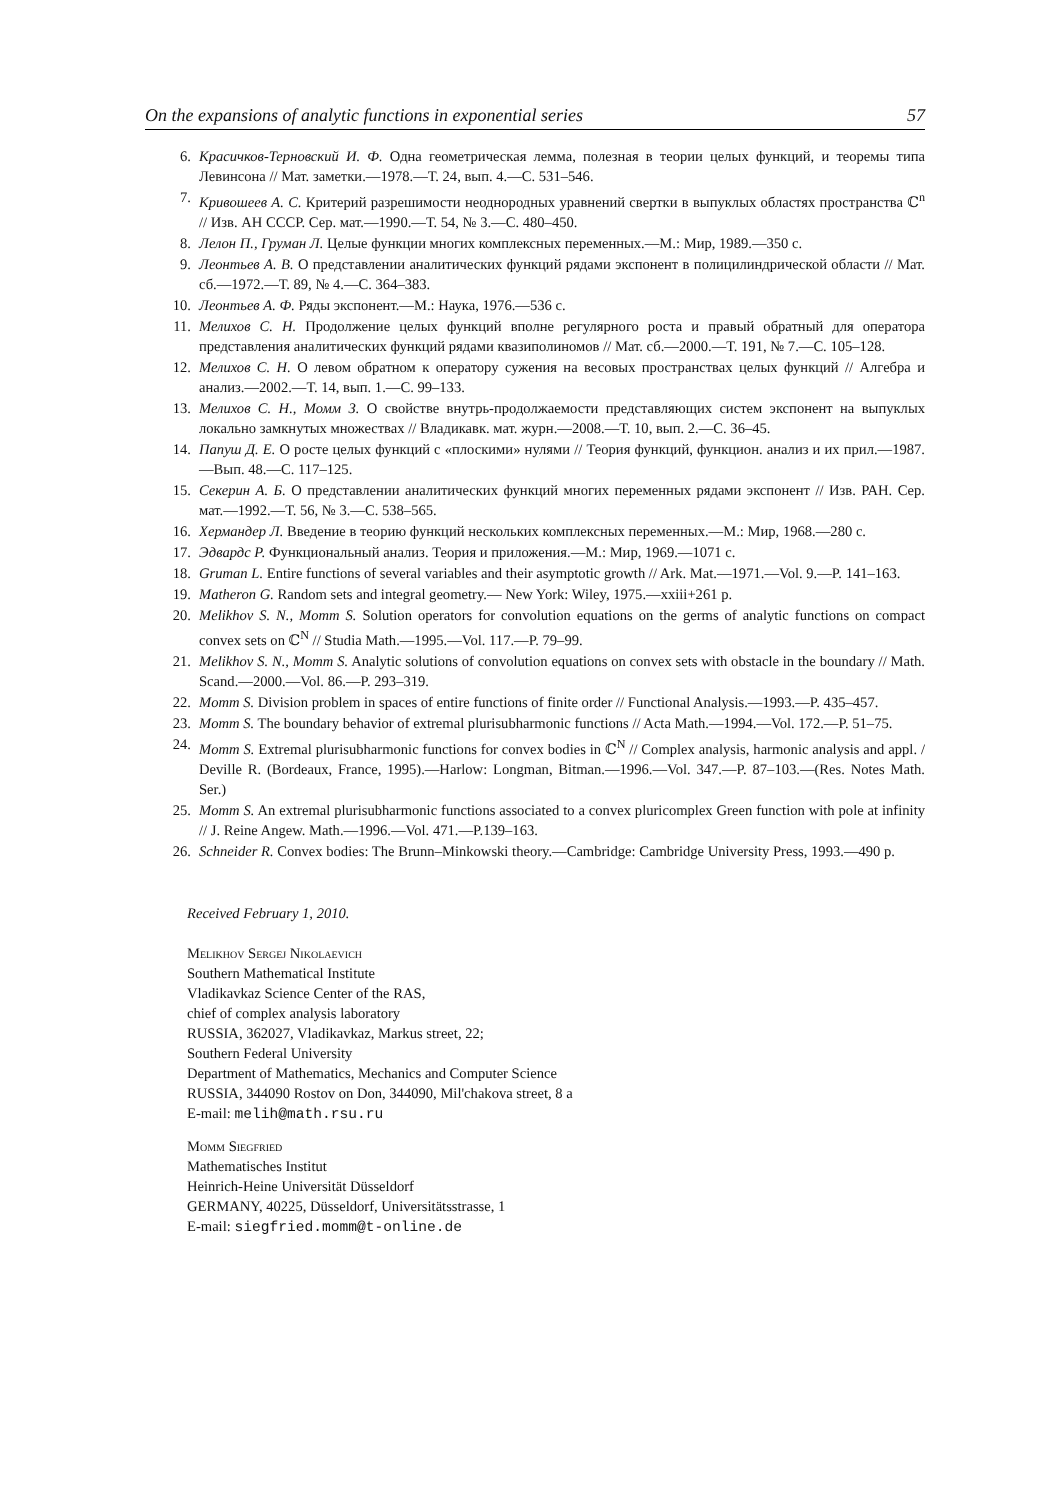On the expansions of analytic functions in exponential series 57
6. Красичков-Терновский И. Ф. Одна геометрическая лемма, полезная в теории целых функций, и теоремы типа Левинсона // Мат. заметки.—1978.—Т. 24, вып. 4.—С. 531–546.
7. Кривошеев А. С. Критерий разрешимости неоднородных уравнений свертки в выпуклых областях пространства ℂ<sup>n</sup> // Изв. АН СССР. Сер. мат.—1990.—Т. 54, № 3.—С. 480–450.
8. Лелон П., Груман Л. Целые функции многих комплексных переменных.—М.: Мир, 1989.—350 с.
9. Леонтьев А. В. О представлении аналитических функций рядами экспонент в полицилиндрической области // Мат. сб.—1972.—Т. 89, № 4.—С. 364–383.
10. Леонтьев А. Ф. Ряды экспонент.—М.: Наука, 1976.—536 с.
11. Мелихов С. Н. Продолжение целых функций вполне регулярного роста и правый обратный для оператора представления аналитических функций рядами квазиполиномов // Мат. сб.—2000.—Т. 191, № 7.—С. 105–128.
12. Мелихов С. Н. О левом обратном к оператору сужения на весовых пространствах целых функций // Алгебра и анализ.—2002.—Т. 14, вып. 1.—С. 99–133.
13. Мелихов С. Н., Момм З. О свойстве внутрь-продолжаемости представляющих систем экспонент на выпуклых локально замкнутых множествах // Владикавк. мат. журн.—2008.—Т. 10, вып. 2.—С. 36–45.
14. Папуш Д. Е. О росте целых функций с «плоскими» нулями // Теория функций, функцион. анализ и их прил.—1987.—Вып. 48.—С. 117–125.
15. Секерин А. Б. О представлении аналитических функций многих переменных рядами экспонент // Изв. РАН. Сер. мат.—1992.—Т. 56, № 3.—С. 538–565.
16. Хермандер Л. Введение в теорию функций нескольких комплексных переменных.—М.: Мир, 1968.—280 с.
17. Эдвардс Р. Функциональный анализ. Теория и приложения.—М.: Мир, 1969.—1071 с.
18. Gruman L. Entire functions of several variables and their asymptotic growth // Ark. Mat.—1971.—Vol. 9.—P. 141–163.
19. Matheron G. Random sets and integral geometry.— New York: Wiley, 1975.—xxiii+261 p.
20. Melikhov S. N., Momm S. Solution operators for convolution equations on the germs of analytic functions on compact convex sets on ℂ<sup>N</sup> // Studia Math.—1995.—Vol. 117.—P. 79–99.
21. Melikhov S. N., Momm S. Analytic solutions of convolution equations on convex sets with obstacle in the boundary // Math. Scand.—2000.—Vol. 86.—P. 293–319.
22. Momm S. Division problem in spaces of entire functions of finite order // Functional Analysis.—1993.—P. 435–457.
23. Momm S. The boundary behavior of extremal plurisubharmonic functions // Acta Math.—1994.—Vol. 172.—P. 51–75.
24. Momm S. Extremal plurisubharmonic functions for convex bodies in ℂ<sup>N</sup> // Complex analysis, harmonic analysis and appl. / Deville R. (Bordeaux, France, 1995).—Harlow: Longman, Bitman.—1996.—Vol. 347.—P. 87–103.—(Res. Notes Math. Ser.)
25. Momm S. An extremal plurisubharmonic functions associated to a convex pluricomplex Green function with pole at infinity // J. Reine Angew. Math.—1996.—Vol. 471.—P.139–163.
26. Schneider R. Convex bodies: The Brunn–Minkowski theory.—Cambridge: Cambridge University Press, 1993.—490 p.
Received February 1, 2010.
Melikhov Sergej Nikolaevich
Southern Mathematical Institute
Vladikavkaz Science Center of the RAS,
chief of complex analysis laboratory
RUSSIA, 362027, Vladikavkaz, Markus street, 22;
Southern Federal University
Department of Mathematics, Mechanics and Computer Science
RUSSIA, 344090 Rostov on Don, 344090, Mil'chakova street, 8 a
E-mail: melih@math.rsu.ru
Momm Siegfried
Mathematisches Institut
Heinrich-Heine Universität Düsseldorf
GERMANY, 40225, Düsseldorf, Universitätsstrasse, 1
E-mail: siegfried.momm@t-online.de